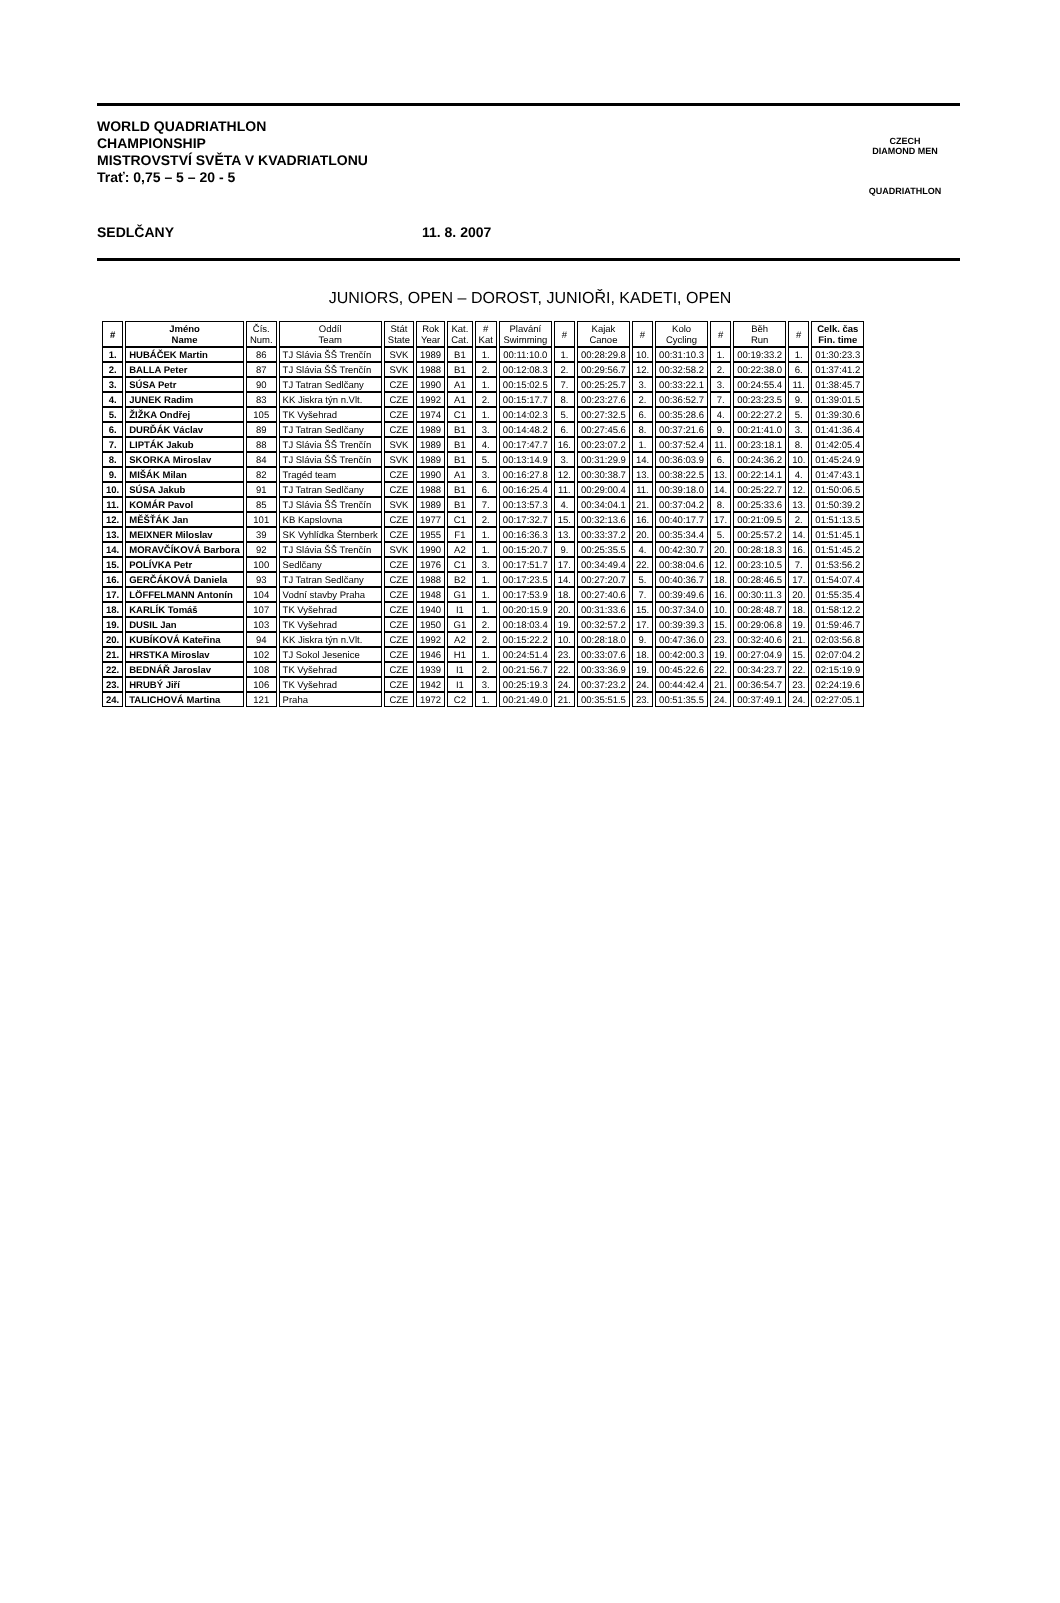WORLD QUADRIATHLON
CHAMPIONSHIP
MISTROVSTVÍ SVĚTA V KVADRIATLONU
Trať: 0,75 – 5 – 20 - 5
SEDLČANY 11. 8. 2007
CZECH
DIAMOND MEN
QUADRIATHLON
JUNIORS, OPEN – DOROST, JUNIOŘI, KADETI, OPEN
| # | Jméno Name | Čís. Num. | Oddíl Team | Stát State | Rok Year | Kat. Cat. | # Kat | Plavání Swimming | # | Kajak Canoe | # | Kolo Cycling | # | Běh Run | # | Celk. čas Fin. time |
| --- | --- | --- | --- | --- | --- | --- | --- | --- | --- | --- | --- | --- | --- | --- | --- | --- |
| 1. | HUBÁČEK Martin | 86 | TJ Slávia ŠŠ Trenčín | SVK | 1989 | B1 | 1. | 00:11:10.0 | 1. | 00:28:29.8 | 10. | 00:31:10.3 | 1. | 00:19:33.2 | 1. | 01:30:23.3 |
| 2. | BALLA Peter | 87 | TJ Slávia ŠŠ Trenčín | SVK | 1988 | B1 | 2. | 00:12:08.3 | 2. | 00:29:56.7 | 12. | 00:32:58.2 | 2. | 00:22:38.0 | 6. | 01:37:41.2 |
| 3. | SÚSA Petr | 90 | TJ Tatran Sedlčany | CZE | 1990 | A1 | 1. | 00:15:02.5 | 7. | 00:25:25.7 | 3. | 00:33:22.1 | 3. | 00:24:55.4 | 11. | 01:38:45.7 |
| 4. | JUNEK Radim | 83 | KK Jiskra týn n.Vlt. | CZE | 1992 | A1 | 2. | 00:15:17.7 | 8. | 00:23:27.6 | 2. | 00:36:52.7 | 7. | 00:23:23.5 | 9. | 01:39:01.5 |
| 5. | ŽIŽKA Ondřej | 105 | TK Vyšehrad | CZE | 1974 | C1 | 1. | 00:14:02.3 | 5. | 00:27:32.5 | 6. | 00:35:28.6 | 4. | 00:22:27.2 | 5. | 01:39:30.6 |
| 6. | DURĎÁK Václav | 89 | TJ Tatran Sedlčany | CZE | 1989 | B1 | 3. | 00:14:48.2 | 6. | 00:27:45.6 | 8. | 00:37:21.6 | 9. | 00:21:41.0 | 3. | 01:41:36.4 |
| 7. | LIPTÁK Jakub | 88 | TJ Slávia ŠŠ Trenčín | SVK | 1989 | B1 | 4. | 00:17:47.7 | 16. | 00:23:07.2 | 1. | 00:37:52.4 | 11. | 00:23:18.1 | 8. | 01:42:05.4 |
| 8. | SKORKA Miroslav | 84 | TJ Slávia ŠŠ Trenčín | SVK | 1989 | B1 | 5. | 00:13:14.9 | 3. | 00:31:29.9 | 14. | 00:36:03.9 | 6. | 00:24:36.2 | 10. | 01:45:24.9 |
| 9. | MIŠÁK Milan | 82 | Tragéd team | CZE | 1990 | A1 | 3. | 00:16:27.8 | 12. | 00:30:38.7 | 13. | 00:38:22.5 | 13. | 00:22:14.1 | 4. | 01:47:43.1 |
| 10. | SÚSA Jakub | 91 | TJ Tatran Sedlčany | CZE | 1988 | B1 | 6. | 00:16:25.4 | 11. | 00:29:00.4 | 11. | 00:39:18.0 | 14. | 00:25:22.7 | 12. | 01:50:06.5 |
| 11. | KOMÁR Pavol | 85 | TJ Slávia ŠŠ Trenčín | SVK | 1989 | B1 | 7. | 00:13:57.3 | 4. | 00:34:04.1 | 21. | 00:37:04.2 | 8. | 00:25:33.6 | 13. | 01:50:39.2 |
| 12. | MĚŠŤÁK Jan | 101 | KB Kapslovna | CZE | 1977 | C1 | 2. | 00:17:32.7 | 15. | 00:32:13.6 | 16. | 00:40:17.7 | 17. | 00:21:09.5 | 2. | 01:51:13.5 |
| 13. | MEIXNER Miloslav | 39 | SK Vyhlídka Šternberk | CZE | 1955 | F1 | 1. | 00:16:36.3 | 13. | 00:33:37.2 | 20. | 00:35:34.4 | 5. | 00:25:57.2 | 14. | 01:51:45.1 |
| 14. | MORAVČÍKOVÁ Barbora | 92 | TJ Slávia ŠŠ Trenčín | SVK | 1990 | A2 | 1. | 00:15:20.7 | 9. | 00:25:35.5 | 4. | 00:42:30.7 | 20. | 00:28:18.3 | 16. | 01:51:45.2 |
| 15. | POLÍVKA Petr | 100 | Sedlčany | CZE | 1976 | C1 | 3. | 00:17:51.7 | 17. | 00:34:49.4 | 22. | 00:38:04.6 | 12. | 00:23:10.5 | 7. | 01:53:56.2 |
| 16. | GERČÁKOVÁ Daniela | 93 | TJ Tatran Sedlčany | CZE | 1988 | B2 | 1. | 00:17:23.5 | 14. | 00:27:20.7 | 5. | 00:40:36.7 | 18. | 00:28:46.5 | 17. | 01:54:07.4 |
| 17. | LÖFFELMANN Antonín | 104 | Vodní stavby Praha | CZE | 1948 | G1 | 1. | 00:17:53.9 | 18. | 00:27:40.6 | 7. | 00:39:49.6 | 16. | 00:30:11.3 | 20. | 01:55:35.4 |
| 18. | KARLÍK Tomáš | 107 | TK Vyšehrad | CZE | 1940 | I1 | 1. | 00:20:15.9 | 20. | 00:31:33.6 | 15. | 00:37:34.0 | 10. | 00:28:48.7 | 18. | 01:58:12.2 |
| 19. | DUSIL Jan | 103 | TK Vyšehrad | CZE | 1950 | G1 | 2. | 00:18:03.4 | 19. | 00:32:57.2 | 17. | 00:39:39.3 | 15. | 00:29:06.8 | 19. | 01:59:46.7 |
| 20. | KUBÍKOVÁ Kateřina | 94 | KK Jiskra týn n.Vlt. | CZE | 1992 | A2 | 2. | 00:15:22.2 | 10. | 00:28:18.0 | 9. | 00:47:36.0 | 23. | 00:32:40.6 | 21. | 02:03:56.8 |
| 21. | HRSTKA Miroslav | 102 | TJ Sokol Jesenice | CZE | 1946 | H1 | 1. | 00:24:51.4 | 23. | 00:33:07.6 | 18. | 00:42:00.3 | 19. | 00:27:04.9 | 15. | 02:07:04.2 |
| 22. | BEDNÁŘ Jaroslav | 108 | TK Vyšehrad | CZE | 1939 | I1 | 2. | 00:21:56.7 | 22. | 00:33:36.9 | 19. | 00:45:22.6 | 22. | 00:34:23.7 | 22. | 02:15:19.9 |
| 23. | HRUBÝ Jiří | 106 | TK Vyšehrad | CZE | 1942 | I1 | 3. | 00:25:19.3 | 24. | 00:37:23.2 | 24. | 00:44:42.4 | 21. | 00:36:54.7 | 23. | 02:24:19.6 |
| 24. | TALICHOVÁ Martina | 121 | Praha | CZE | 1972 | C2 | 1. | 00:21:49.0 | 21. | 00:35:51.5 | 23. | 00:51:35.5 | 24. | 00:37:49.1 | 24. | 02:27:05.1 |